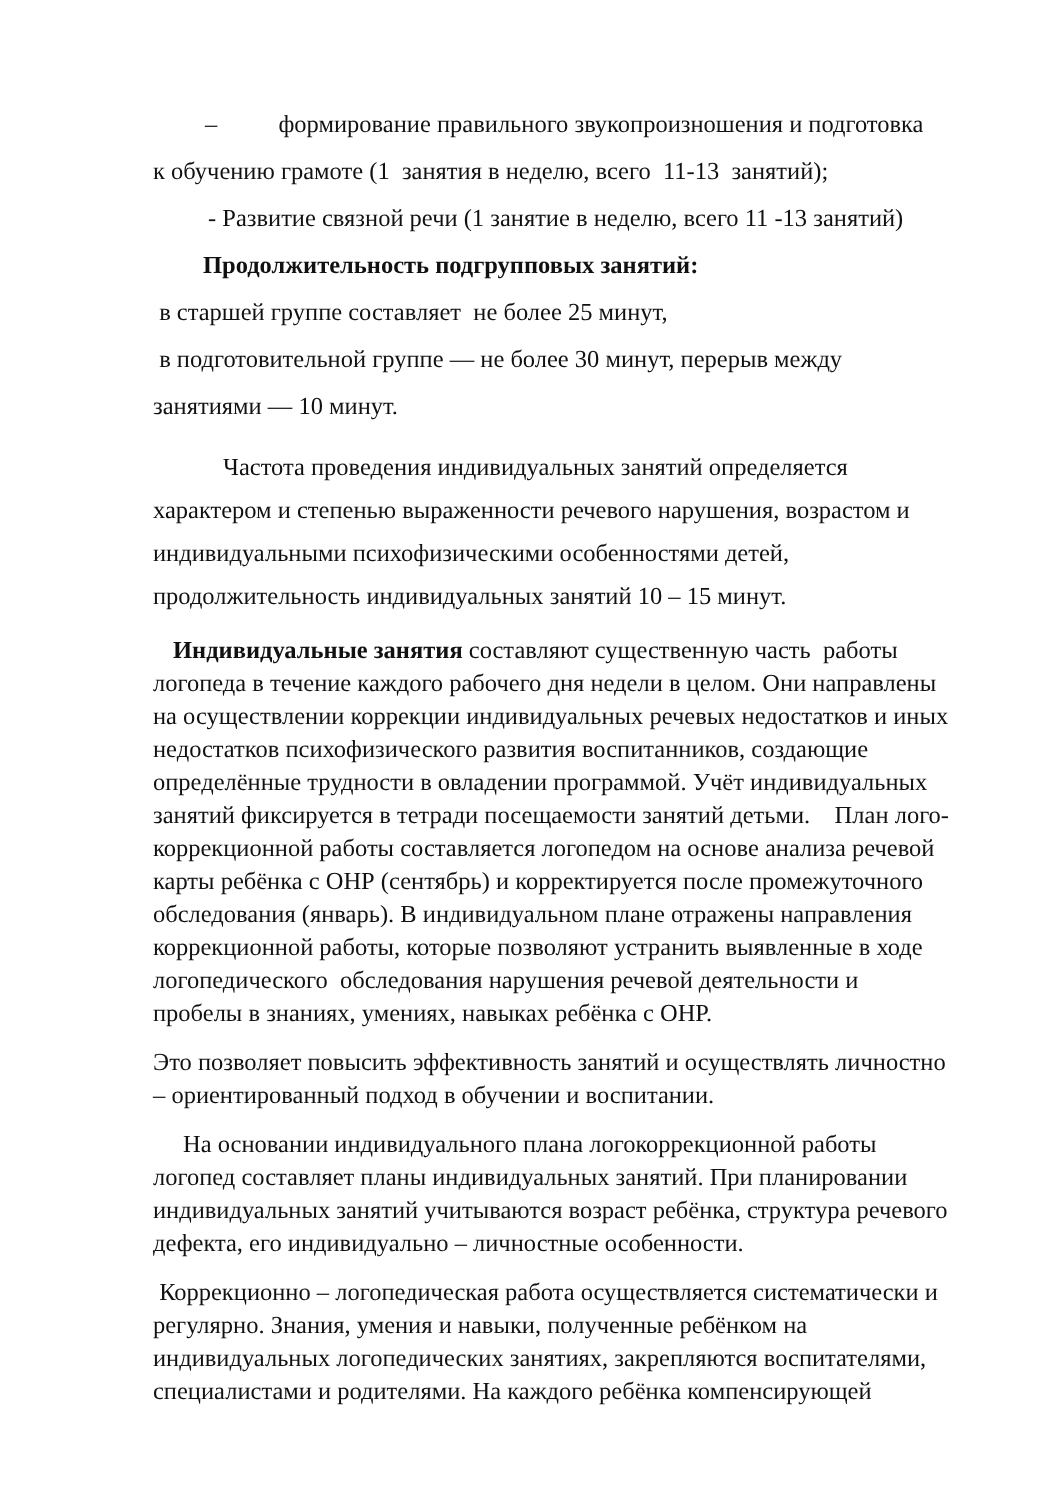– формирование правильного звукопроизношения и подготовка
к обучению грамоте (1 занятия в неделю, всего 11-13 занятий);
- Развитие связной речи (1 занятие в неделю, всего 11 -13 занятий)
Продолжительность подгрупповых занятий:
в старшей группе составляет не более 25 минут,
в подготовительной группе — не более 30 минут, перерыв между
занятиями — 10 минут.
Частота проведения индивидуальных занятий определяется характером и степенью выраженности речевого нарушения, возрастом и индивидуальными психофизическими особенностями детей, продолжительность индивидуальных занятий 10 – 15 минут.
Индивидуальные занятия составляют существенную часть работы логопеда в течение каждого рабочего дня недели в целом. Они направлены на осуществлении коррекции индивидуальных речевых недостатков и иных недостатков психофизического развития воспитанников, создающие определённые трудности в овладении программой. Учёт индивидуальных занятий фиксируется в тетради посещаемости занятий детьми. План лого-коррекционной работы составляется логопедом на основе анализа речевой карты ребёнка с ОНР (сентябрь) и корректируется после промежуточного обследования (январь). В индивидуальном плане отражены направления коррекционной работы, которые позволяют устранить выявленные в ходе логопедического обследования нарушения речевой деятельности и пробелы в знаниях, умениях, навыках ребёнка с ОНР.
Это позволяет повысить эффективность занятий и осуществлять личностно – ориентированный подход в обучении и воспитании.
На основании индивидуального плана логокоррекционной работы логопед составляет планы индивидуальных занятий. При планировании индивидуальных занятий учитываются возраст ребёнка, структура речевого дефекта, его индивидуально – личностные особенности.
Коррекционно – логопедическая работа осуществляется систематически и регулярно. Знания, умения и навыки, полученные ребёнком на индивидуальных логопедических занятиях, закрепляются воспитателями, специалистами и родителями. На каждого ребёнка компенсирующей